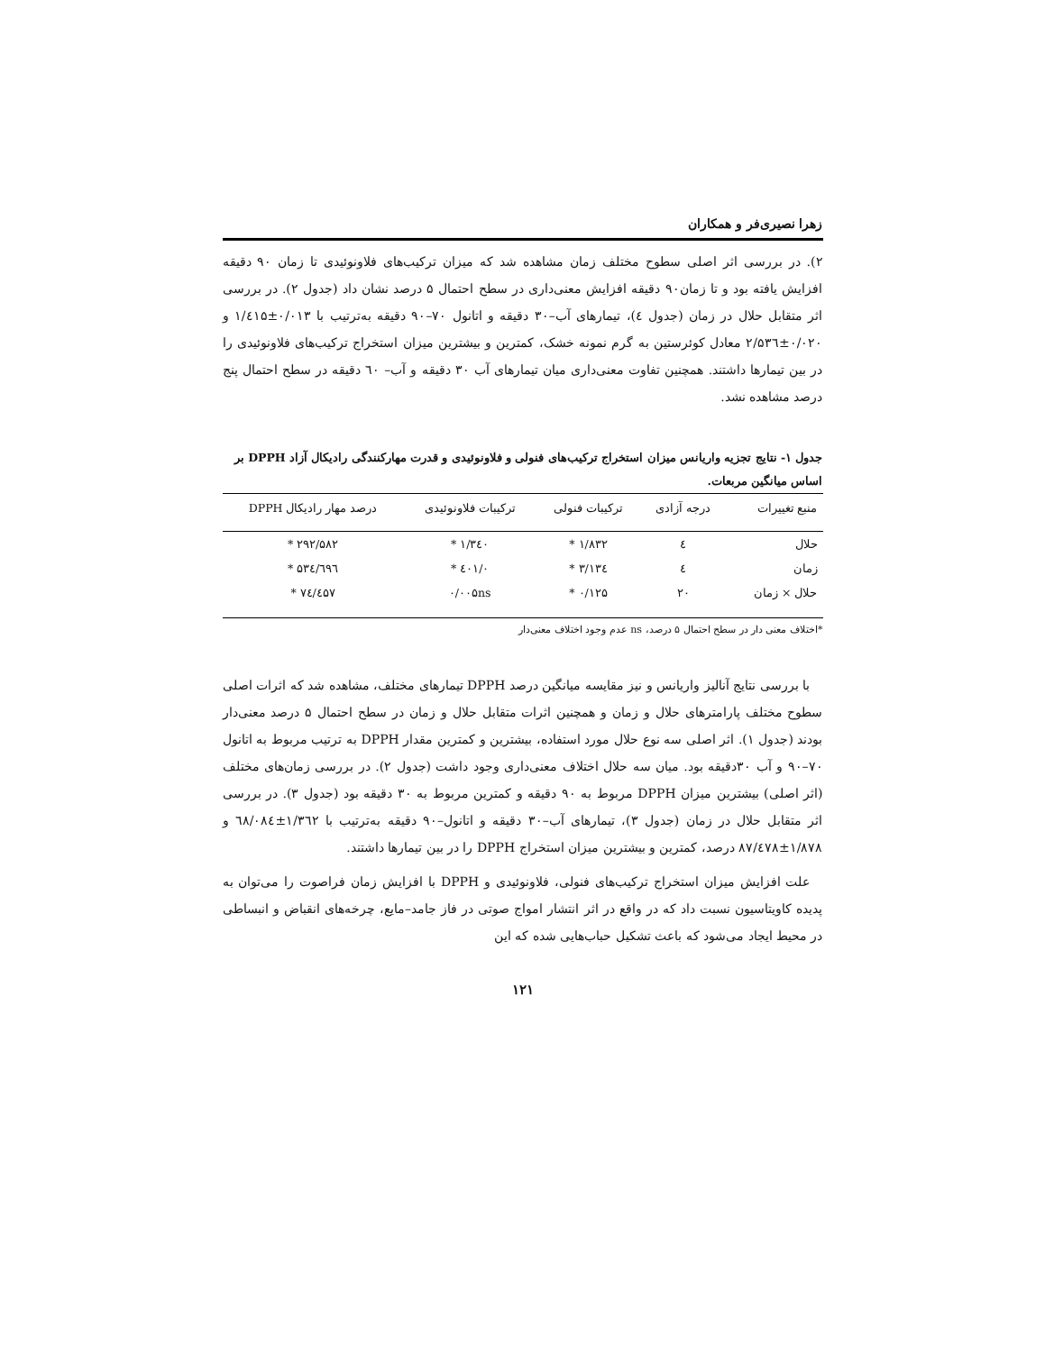زهرا نصیری‌فر و همکاران
۲). در بررسی اثر اصلی سطوح مختلف زمان مشاهده شد که میزان ترکیب‌های فلاونوئیدی تا زمان ۹۰ دقیقه افزایش یافته بود و تا زمان۹۰ دقیقه افزایش معنی‌داری در سطح احتمال ۵ درصد نشان داد (جدول ۲). در بررسی اثر متقابل حلال در زمان (جدول ٤)، تیمارهای آب–۳۰ دقیقه و اتانول ۷۰–۹۰ دقیقه به‌ترتیب با ۰/۰۱۳±۱/٤۱۵ و ۰/۰۲۰±۲/۵۳٦ معادل کوئرستین به گرم نمونه خشک، کمترین و بیشترین میزان استخراج ترکیب‌های فلاونوئیدی را در بین تیمارها داشتند. همچنین تفاوت معنی‌داری میان تیمارهای آب ۳۰ دقیقه و آب– ٦۰ دقیقه در سطح احتمال پنج درصد مشاهده نشد.
جدول ۱- نتایج تجزیه واریانس میزان استخراج ترکیب‌های فنولی و فلاونوئیدی و قدرت مهارکنندگی رادیکال آزاد DPPH بر اساس میانگین مربعات.
| منبع تغییرات | درجه آزادی | ترکیبات فنولی | ترکیبات فلاونوئیدی | درصد مهار رادیکال DPPH |
| --- | --- | --- | --- | --- |
| حلال | ٤ | ۱/۸۳۲ * | ۱/۳٤۰ * | ۲۹۲/۵۸۲ * |
| زمان | ٤ | ۳/۱۳٤ * | ۰/٤۰۱ * | ٦۹٦/۵۳٤ * |
| حلال × زمان | ۲۰ | ۰/۱۲۵ * | ۰/۰۰۵ns | ۷٤/٤۵۷ * |
*اختلاف معنی دار در سطح احتمال ۵ درصد، ns عدم وجود اختلاف معنی‌دار
 با بررسی نتایج آنالیز واریانس و نیز مقایسه میانگین درصد DPPH تیمارهای مختلف، مشاهده شد که اثرات اصلی سطوح مختلف پارامترهای حلال و زمان و همچنین اثرات متقابل حلال و زمان در سطح احتمال ۵ درصد معنی‌دار بودند (جدول ۱). اثر اصلی سه نوع حلال مورد استفاده، بیشترین و کمترین مقدار DPPH به ترتیب مربوط به اتانول ۷۰–۹۰ و آب ۳۰دقیقه بود. میان سه حلال اختلاف معنی‌داری وجود داشت (جدول ۲). در بررسی زمان‌های مختلف (اثر اصلی) بیشترین میزان DPPH مربوط به ۹۰ دقیقه و کمترین مربوط به ۳۰ دقیقه بود (جدول ۳). در بررسی اثر متقابل حلال در زمان (جدول ۳)، تیمارهای آب–۳۰ دقیقه و اتانول–۹۰ دقیقه به‌ترتیب با ۱/۳٦۲±٦۸/۰۸٤ و ۱/۸۷۸±۸۷/٤۷۸ درصد، کمترین و بیشترین میزان استخراج DPPH را در بین تیمارها داشتند.
 علت افزایش میزان استخراج ترکیب‌های فنولی، فلاونوئیدی و DPPH با افزایش زمان فراصوت را می‌توان به پدیده کاویتاسیون نسبت داد که در واقع در اثر انتشار امواج صوتی در فاز جامد–مایع، چرخه‌های انقباض و انبساطی در محیط ایجاد می‌شود که باعث تشکیل حباب‌هایی شده که این
۱۲۱